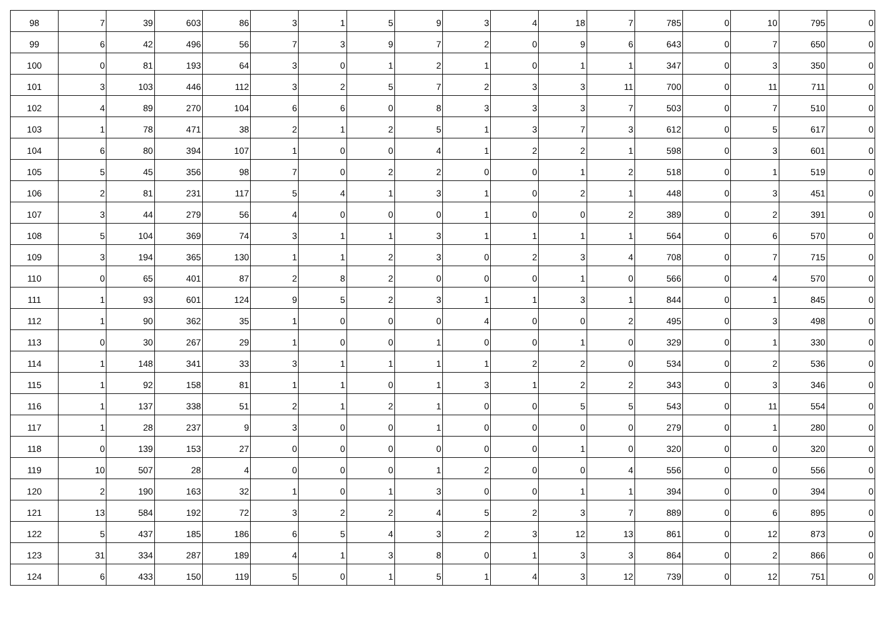| 98 | 7 | 39 | 603 | 86 | 3 | 1 | 5 | 9 | 3 | 4 | 18 | 7 | 785 | 0 | 10 | 795 | 0 |
| 99 | 6 | 42 | 496 | 56 | 7 | 3 | 9 | 7 | 2 | 0 | 9 | 6 | 643 | 0 | 7 | 650 | 0 |
| 100 | 0 | 81 | 193 | 64 | 3 | 0 | 1 | 2 | 1 | 0 | 1 | 1 | 347 | 0 | 3 | 350 | 0 |
| 101 | 3 | 103 | 446 | 112 | 3 | 2 | 5 | 7 | 2 | 3 | 3 | 11 | 700 | 0 | 11 | 711 | 0 |
| 102 | 4 | 89 | 270 | 104 | 6 | 6 | 0 | 8 | 3 | 3 | 3 | 7 | 503 | 0 | 7 | 510 | 0 |
| 103 | 1 | 78 | 471 | 38 | 2 | 1 | 2 | 5 | 1 | 3 | 7 | 3 | 612 | 0 | 5 | 617 | 0 |
| 104 | 6 | 80 | 394 | 107 | 1 | 0 | 0 | 4 | 1 | 2 | 2 | 1 | 598 | 0 | 3 | 601 | 0 |
| 105 | 5 | 45 | 356 | 98 | 7 | 0 | 2 | 2 | 0 | 0 | 1 | 2 | 518 | 0 | 1 | 519 | 0 |
| 106 | 2 | 81 | 231 | 117 | 5 | 4 | 1 | 3 | 1 | 0 | 2 | 1 | 448 | 0 | 3 | 451 | 0 |
| 107 | 3 | 44 | 279 | 56 | 4 | 0 | 0 | 0 | 1 | 0 | 0 | 2 | 389 | 0 | 2 | 391 | 0 |
| 108 | 5 | 104 | 369 | 74 | 3 | 1 | 1 | 3 | 1 | 1 | 1 | 1 | 564 | 0 | 6 | 570 | 0 |
| 109 | 3 | 194 | 365 | 130 | 1 | 1 | 2 | 3 | 0 | 2 | 3 | 4 | 708 | 0 | 7 | 715 | 0 |
| 110 | 0 | 65 | 401 | 87 | 2 | 8 | 2 | 0 | 0 | 0 | 1 | 0 | 566 | 0 | 4 | 570 | 0 |
| 111 | 1 | 93 | 601 | 124 | 9 | 5 | 2 | 3 | 1 | 1 | 3 | 1 | 844 | 0 | 1 | 845 | 0 |
| 112 | 1 | 90 | 362 | 35 | 1 | 0 | 0 | 0 | 4 | 0 | 0 | 2 | 495 | 0 | 3 | 498 | 0 |
| 113 | 0 | 30 | 267 | 29 | 1 | 0 | 0 | 1 | 0 | 0 | 1 | 0 | 329 | 0 | 1 | 330 | 0 |
| 114 | 1 | 148 | 341 | 33 | 3 | 1 | 1 | 1 | 1 | 2 | 2 | 0 | 534 | 0 | 2 | 536 | 0 |
| 115 | 1 | 92 | 158 | 81 | 1 | 1 | 0 | 1 | 3 | 1 | 2 | 2 | 343 | 0 | 3 | 346 | 0 |
| 116 | 1 | 137 | 338 | 51 | 2 | 1 | 2 | 1 | 0 | 0 | 5 | 5 | 543 | 0 | 11 | 554 | 0 |
| 117 | 1 | 28 | 237 | 9 | 3 | 0 | 0 | 1 | 0 | 0 | 0 | 0 | 279 | 0 | 1 | 280 | 0 |
| 118 | 0 | 139 | 153 | 27 | 0 | 0 | 0 | 0 | 0 | 0 | 1 | 0 | 320 | 0 | 0 | 320 | 0 |
| 119 | 10 | 507 | 28 | 4 | 0 | 0 | 0 | 1 | 2 | 0 | 0 | 4 | 556 | 0 | 0 | 556 | 0 |
| 120 | 2 | 190 | 163 | 32 | 1 | 0 | 1 | 3 | 0 | 0 | 1 | 1 | 394 | 0 | 0 | 394 | 0 |
| 121 | 13 | 584 | 192 | 72 | 3 | 2 | 2 | 4 | 5 | 2 | 3 | 7 | 889 | 0 | 6 | 895 | 0 |
| 122 | 5 | 437 | 185 | 186 | 6 | 5 | 4 | 3 | 2 | 3 | 12 | 13 | 861 | 0 | 12 | 873 | 0 |
| 123 | 31 | 334 | 287 | 189 | 4 | 1 | 3 | 8 | 0 | 1 | 3 | 3 | 864 | 0 | 2 | 866 | 0 |
| 124 | 6 | 433 | 150 | 119 | 5 | 0 | 1 | 5 | 1 | 4 | 3 | 12 | 739 | 0 | 12 | 751 | 0 |